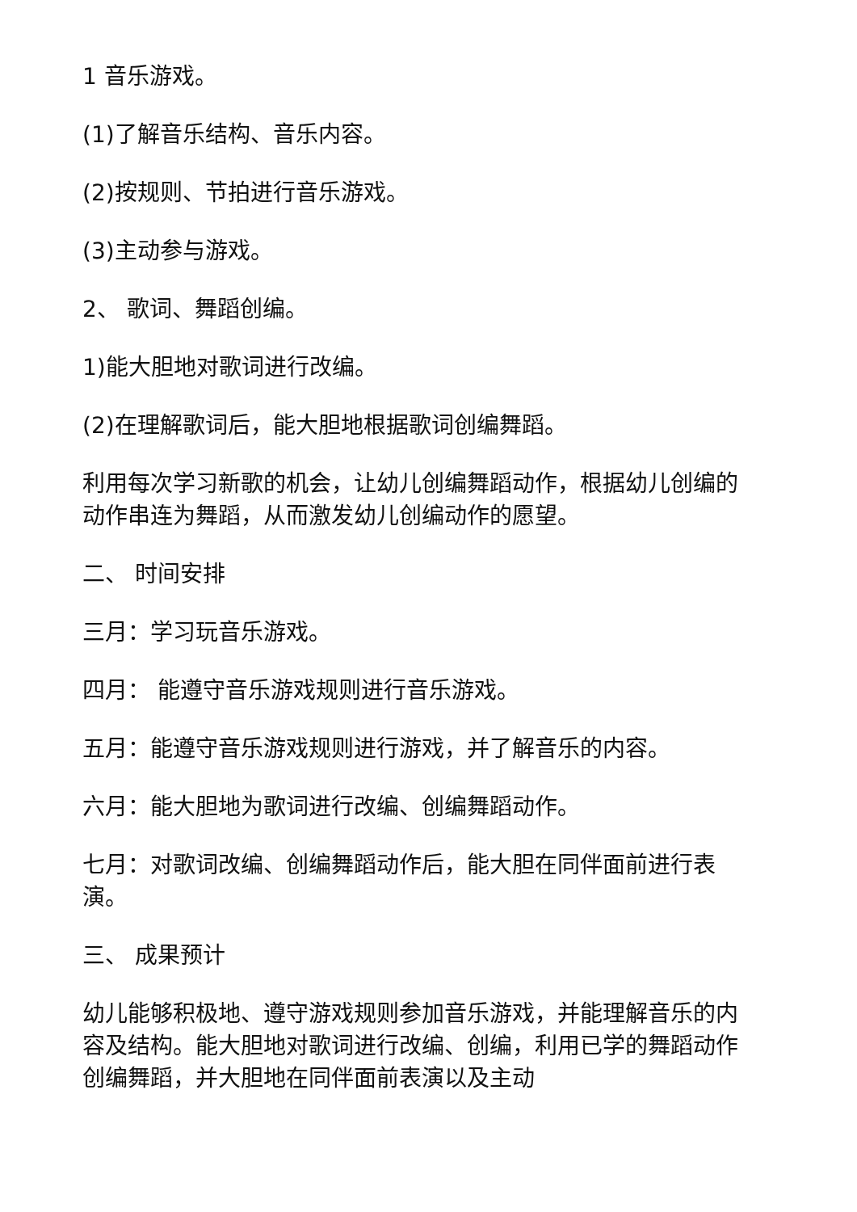1 音乐游戏。
(1)了解音乐结构、音乐内容。
(2)按规则、节拍进行音乐游戏。
(3)主动参与游戏。
2、 歌词、舞蹈创编。
1)能大胆地对歌词进行改编。
(2)在理解歌词后，能大胆地根据歌词创编舞蹈。
利用每次学习新歌的机会，让幼儿创编舞蹈动作，根据幼儿创编的动作串连为舞蹈，从而激发幼儿创编动作的愿望。
二、 时间安排
三月：学习玩音乐游戏。
四月： 能遵守音乐游戏规则进行音乐游戏。
五月：能遵守音乐游戏规则进行游戏，并了解音乐的内容。
六月：能大胆地为歌词进行改编、创编舞蹈动作。
七月：对歌词改编、创编舞蹈动作后，能大胆在同伴面前进行表演。
三、 成果预计
幼儿能够积极地、遵守游戏规则参加音乐游戏，并能理解音乐的内容及结构。能大胆地对歌词进行改编、创编，利用已学的舞蹈动作创编舞蹈，并大胆地在同伴面前表演以及主动